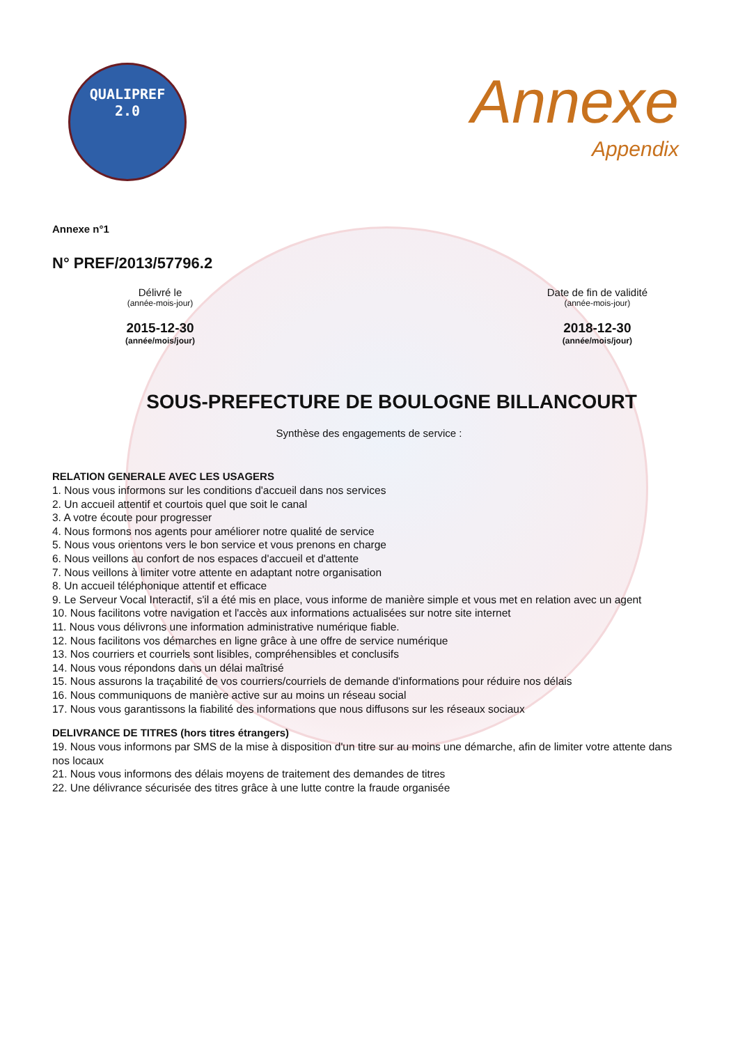QUALIPREF
2.0
Annexe
Appendix
Annexe n°1
N° PREF/2013/57796.2
Délivré le
(année-mois-jour)
2015-12-30
(année/mois/jour)
Date de fin de validité
(année-mois-jour)
2018-12-30
(année/mois/jour)
SOUS-PREFECTURE DE BOULOGNE BILLANCOURT
Synthèse des engagements de service :
RELATION GENERALE AVEC LES USAGERS
1. Nous vous informons sur les conditions d'accueil dans nos services
2. Un accueil attentif et courtois quel que soit le canal
3. A votre écoute pour progresser
4. Nous formons nos agents pour améliorer notre qualité de service
5. Nous vous orientons vers le bon service et vous prenons en charge
6. Nous veillons au confort de nos espaces d'accueil et d'attente
7. Nous veillons à limiter votre attente en adaptant notre organisation
8. Un accueil téléphonique attentif et efficace
9. Le Serveur Vocal Interactif, s'il a été mis en place, vous informe de manière simple et vous met en relation avec un agent
10. Nous facilitons votre navigation et l'accès aux informations actualisées sur notre site internet
11. Nous vous délivrons une information administrative numérique fiable.
12. Nous facilitons vos démarches en ligne grâce à une offre de service numérique
13. Nos courriers et courriels sont lisibles, compréhensibles et conclusifs
14. Nous vous répondons dans un délai maîtrisé
15. Nous assurons la traçabilité de vos courriers/courriels de demande d'informations pour réduire nos délais
16. Nous communiquons de manière active sur au moins un réseau social
17. Nous vous garantissons la fiabilité des informations que nous diffusons sur les réseaux sociaux
DELIVRANCE DE TITRES (hors titres étrangers)
19. Nous vous informons par SMS de la mise à disposition d'un titre sur au moins une démarche, afin de limiter votre attente dans nos locaux
21. Nous vous informons des délais moyens de traitement des demandes de titres
22. Une délivrance sécurisée des titres grâce à une lutte contre la fraude organisée